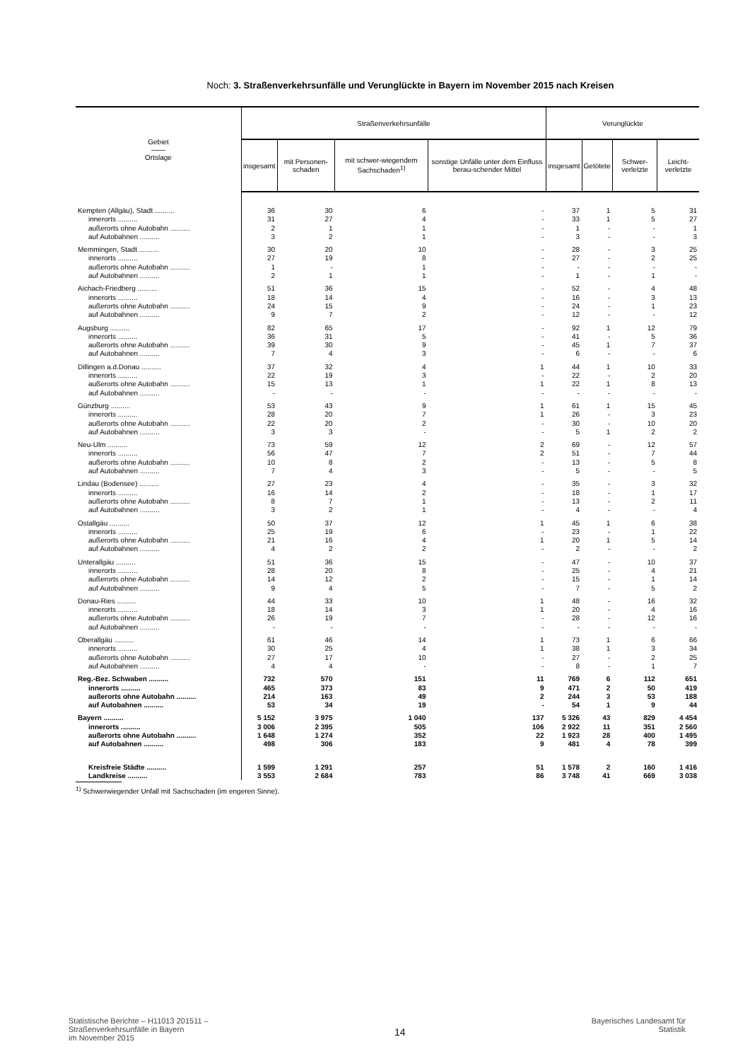Noch: 3. Straßenverkehrsunfälle und Verunglückte in Bayern im November 2015 nach Kreisen
| Gebiet —— Ortslage | Straßenverkehrsunfälle | | | | Verunglückte | | | |
| --- | --- | --- | --- | --- | --- | --- | --- | --- |
| | insgesamt | mit Personen-schaden | mit schwer-wiegendem Sachschaden<sup>1)</sup> | sonstige Unfälle unter dem Einfluss berau-schender Mittel | insgesamt | Getötete | Schwer-verletzte | Leicht-verletzte |
| Kempten (Allgäu), Stadt .......... | 36 | 30 | 6 | - | 37 | 1 | 5 | 31 |
| innerorts .......... | 31 | 27 | 4 | - | 33 | 1 | 5 | 27 |
| außerorts ohne Autobahn .......... | 2 | 1 | 1 | - | 1 | - | - | 1 |
| auf Autobahnen .......... | 3 | 2 | 1 | - | 3 | - | - | 3 |
| Memmingen, Stadt .......... | 30 | 20 | 10 | - | 28 | - | 3 | 25 |
| innerorts .......... | 27 | 19 | 8 | - | 27 | - | 2 | 25 |
| außerorts ohne Autobahn .......... | 1 | - | 1 | - | - | - | - | - |
| auf Autobahnen .......... | 2 | 1 | 1 | - | 1 | - | 1 | - |
| Aichach-Friedberg .......... | 51 | 36 | 15 | - | 52 | - | 4 | 48 |
| innerorts .......... | 18 | 14 | 4 | - | 16 | - | 3 | 13 |
| außerorts ohne Autobahn .......... | 24 | 15 | 9 | - | 24 | - | 1 | 23 |
| auf Autobahnen .......... | 9 | 7 | 2 | - | 12 | - | - | 12 |
| Augsburg .......... | 82 | 65 | 17 | - | 92 | 1 | 12 | 79 |
| innerorts .......... | 36 | 31 | 5 | - | 41 | - | 5 | 36 |
| außerorts ohne Autobahn .......... | 39 | 30 | 9 | - | 45 | 1 | 7 | 37 |
| auf Autobahnen .......... | 7 | 4 | 3 | - | 6 | - | - | 6 |
| Dillingen a.d.Donau .......... | 37 | 32 | 4 | 1 | 44 | 1 | 10 | 33 |
| innerorts .......... | 22 | 19 | 3 | - | 22 | - | 2 | 20 |
| außerorts ohne Autobahn .......... | 15 | 13 | 1 | 1 | 22 | 1 | 8 | 13 |
| auf Autobahnen .......... | - | - | - | - | - | - | - | - |
| Günzburg .......... | 53 | 43 | 9 | 1 | 61 | 1 | 15 | 45 |
| innerorts .......... | 28 | 20 | 7 | 1 | 26 | - | 3 | 23 |
| außerorts ohne Autobahn .......... | 22 | 20 | 2 | - | 30 | - | 10 | 20 |
| auf Autobahnen .......... | 3 | 3 | - | - | 5 | 1 | 2 | 2 |
| Neu-Ulm .......... | 73 | 59 | 12 | 2 | 69 | - | 12 | 57 |
| innerorts .......... | 56 | 47 | 7 | 2 | 51 | - | 7 | 44 |
| außerorts ohne Autobahn .......... | 10 | 8 | 2 | - | 13 | - | 5 | 8 |
| auf Autobahnen .......... | 7 | 4 | 3 | - | 5 | - | - | 5 |
| Lindau (Bodensee) .......... | 27 | 23 | 4 | - | 35 | - | 3 | 32 |
| innerorts .......... | 16 | 14 | 2 | - | 18 | - | 1 | 17 |
| außerorts ohne Autobahn .......... | 8 | 7 | 1 | - | 13 | - | 2 | 11 |
| auf Autobahnen .......... | 3 | 2 | 1 | - | 4 | - | - | 4 |
| Ostallgäu .......... | 50 | 37 | 12 | 1 | 45 | 1 | 6 | 38 |
| innerorts .......... | 25 | 19 | 6 | - | 23 | - | 1 | 22 |
| außerorts ohne Autobahn .......... | 21 | 16 | 4 | 1 | 20 | 1 | 5 | 14 |
| auf Autobahnen .......... | 4 | 2 | 2 | - | 2 | - | - | 2 |
| Unterallgäu .......... | 51 | 36 | 15 | - | 47 | - | 10 | 37 |
| innerorts .......... | 28 | 20 | 8 | - | 25 | - | 4 | 21 |
| außerorts ohne Autobahn .......... | 14 | 12 | 2 | - | 15 | - | 1 | 14 |
| auf Autobahnen .......... | 9 | 4 | 5 | - | 7 | - | 5 | 2 |
| Donau-Ries .......... | 44 | 33 | 10 | 1 | 48 | - | 16 | 32 |
| innerorts .......... | 18 | 14 | 3 | 1 | 20 | - | 4 | 16 |
| außerorts ohne Autobahn .......... | 26 | 19 | 7 | - | 28 | - | 12 | 16 |
| auf Autobahnen .......... | - | - | - | - | - | - | - | - |
| Oberallgäu .......... | 61 | 46 | 14 | 1 | 73 | 1 | 6 | 66 |
| innerorts .......... | 30 | 25 | 4 | 1 | 38 | 1 | 3 | 34 |
| außerorts ohne Autobahn .......... | 27 | 17 | 10 | - | 27 | - | 2 | 25 |
| auf Autobahnen .......... | 4 | 4 | - | - | 8 | - | 1 | 7 |
| Reg.-Bez. Schwaben .......... | 732 | 570 | 151 | 11 | 769 | 6 | 112 | 651 |
| innerorts .......... | 465 | 373 | 83 | 9 | 471 | 2 | 50 | 419 |
| außerorts ohne Autobahn .......... | 214 | 163 | 49 | 2 | 244 | 3 | 53 | 188 |
| auf Autobahnen .......... | 53 | 34 | 19 | - | 54 | 1 | 9 | 44 |
| Bayern .......... | 5 152 | 3 975 | 1 040 | 137 | 5 326 | 43 | 829 | 4 454 |
| innerorts .......... | 3 006 | 2 395 | 505 | 106 | 2 922 | 11 | 351 | 2 560 |
| außerorts ohne Autobahn .......... | 1 648 | 1 274 | 352 | 22 | 1 923 | 28 | 400 | 1 495 |
| auf Autobahnen .......... | 498 | 306 | 183 | 9 | 481 | 4 | 78 | 399 |
| Kreisfreie Städte .......... | 1 599 | 1 291 | 257 | 51 | 1 578 | 2 | 160 | 1 416 |
| Landkreise .......... | 3 553 | 2 684 | 783 | 86 | 3 748 | 41 | 669 | 3 038 |
<sup>1)</sup> Schwerwiegender Unfall mit Sachschaden (im engeren Sinne).
Statistische Berichte – H11013 201511 –
Straßenverkehrsunfälle in Bayern
im November 2015
14
Bayerisches Landesamt für
Statistik